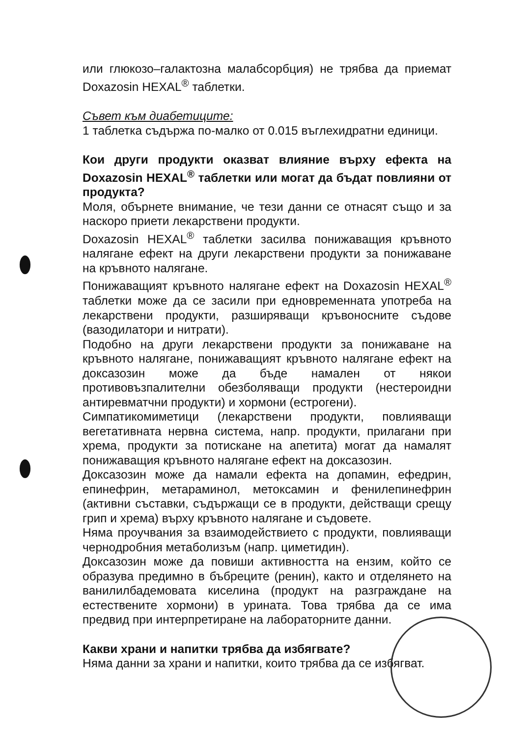или глюкозо–галактозна малабсорбция) не трябва да приемат Doxazosin HEXAL<sup>®</sup> таблетки.
Съвет към диабетиците:
1 таблетка съдържа по-малко от 0.015 въглехидратни единици.
Кои други продукти оказват влияние върху ефекта на Doxazosin HEXAL<sup>®</sup> таблетки или могат да бъдат повлияни от продукта?
Моля, обърнете внимание, че тези данни се отнасят също и за наскоро приети лекарствени продукти.
Doxazosin HEXAL<sup>®</sup> таблетки засилва понижаващия кръвното налягане ефект на други лекарствени продукти за понижаване на кръвното налягане.
Понижаващият кръвното налягане ефект на Doxazosin HEXAL<sup>®</sup> таблетки може да се засили при едновременната употреба на лекарствени продукти, разширяващи кръвоносните съдове (вазодилатори и нитрати).
Подобно на други лекарствени продукти за понижаване на кръвното налягане, понижаващият кръвното налягане ефект на доксазозин може да бъде намален от някои противовъзпалителни обезболяващи продукти (нестероидни антиревматчни продукти) и хормони (естрогени).
Симпатикомиметици (лекарствени продукти, повлияващи вегетативната нервна система, напр. продукти, прилагани при хрема, продукти за потискане на апетита) могат да намалят понижаващия кръвното налягане ефект на доксазозин.
Доксазозин може да намали ефекта на допамин, ефедрин, епинефрин, метараминол, метоксамин и фенилепинефрин (активни съставки, съдържащи се в продукти, действащи срещу грип и хрема) върху кръвното налягане и съдовете.
Няма проучвания за взаимодействието с продукти, повлияващи чернодробния метаболизъм (напр. циметидин).
Доксазозин може да повиши активността на ензим, който се образува предимно в бъбреците (ренин), както и отделянето на ванилилбадемовата киселина (продукт на разграждане на естествените хормони) в урината. Това трябва да се има предвид при интерпретиране на лабораторните данни.
Какви храни и напитки трябва да избягвате?
Няма данни за храни и напитки, които трябва да се избягват.